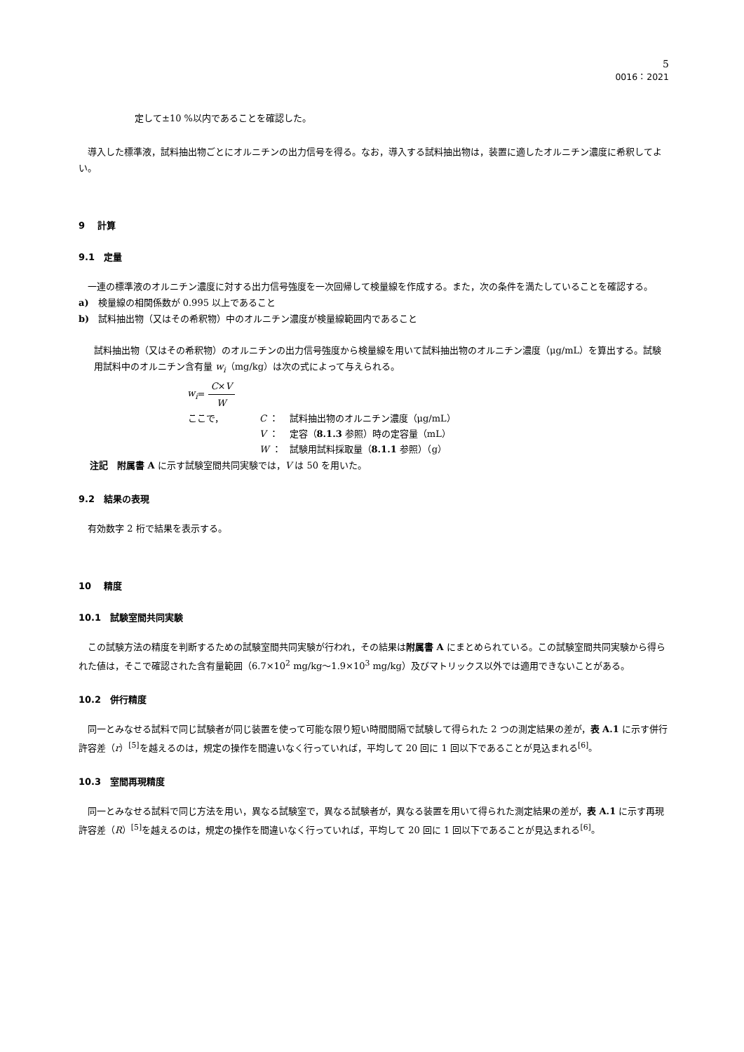5
0016：2021
定して±10 %以内であることを確認した。
導入した標準液，試料抽出物ごとにオルニチンの出力信号を得る。なお，導入する試料抽出物は，装置に適したオルニチン濃度に希釈してよい。
9　 計算
9.1　定量
一連の標準液のオルニチン濃度に対する出力信号強度を一次回帰して検量線を作成する。また，次の条件を満たしていることを確認する。
a)　検量線の相関係数が 0.995 以上であること
b)　試料抽出物（又はその希釈物）中のオルニチン濃度が検量線範囲内であること
試料抽出物（又はその希釈物）のオルニチンの出力信号強度から検量線を用いて試料抽出物のオルニチン濃度（μg/mL）を算出する。試験用試料中のオルニチン含有量 w<sub>i</sub>（mg/kg）は次の式によって与えられる。
w<sub>i</sub>= C×V W
| ここで， | C ： | 試料抽出物のオルニチン濃度（μg/mL） |
| | V ： | 定容（ 8.1.3 参照）時の定容量（mL） |
| | W ： | 試験用試料採取量（ 8.1.1 参照）（g） |
注記　附属書 A に示す試験室間共同実験では，V は 50 を用いた。
9.2　結果の表現
有効数字 2 桁で結果を表示する。
10　 精度
10.1　試験室間共同実験
この試験方法の精度を判断するための試験室間共同実験が行われ，その結果は附属書 A にまとめられている。この試験室間共同実験から得られた値は，そこで確認された含有量範囲（6.7×10<sup>2</sup> mg/kg～1.9×10<sup>3</sup> mg/kg）及びマトリックス以外では適用できないことがある。
10.2　併行精度
同一とみなせる試料で同じ試験者が同じ装置を使って可能な限り短い時間間隔で試験して得られた 2 つの測定結果の差が，表 A.1 に示す併行許容差（r）<sup>[5]</sup>を越えるのは，規定の操作を間違いなく行っていれば，平均して 20 回に 1 回以下であることが見込まれる<sup>[6]</sup>。
10.3　室間再現精度
同一とみなせる試料で同じ方法を用い，異なる試験室で，異なる試験者が，異なる装置を用いて得られた測定結果の差が，表 A.1 に示す再現許容差（R）<sup>[5]</sup>を越えるのは，規定の操作を間違いなく行っていれば，平均して 20 回に 1 回以下であることが見込まれる<sup>[6]</sup>。